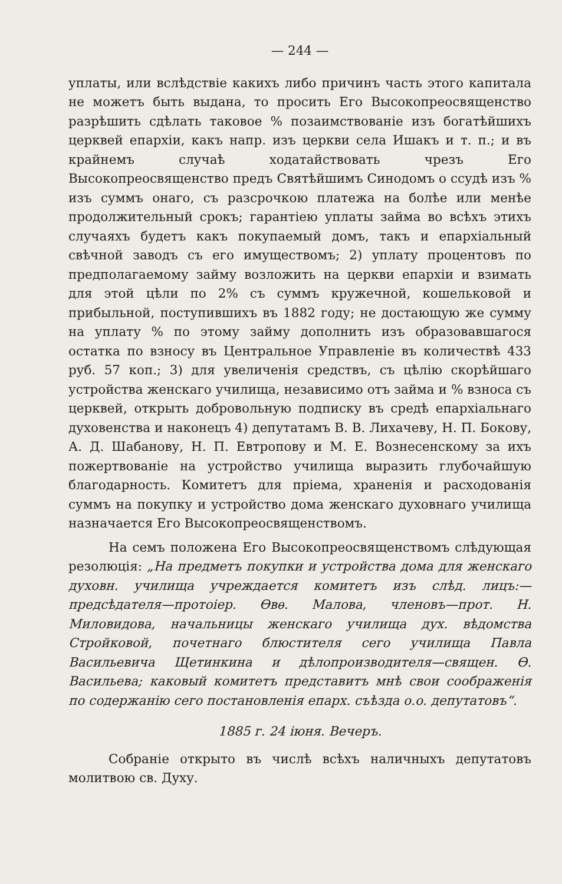— 244 —
уплаты, или вслѣдствіе какихъ либо причинъ часть этого капитала не можетъ быть выдана, то просить Его Высокопреосвященство разрѣшить сдѣлать таковое % позаимствованіе изъ богатѣйшихъ церквей епархіи, какъ напр. изъ церкви села Ишакъ и т. п.; и въ крайнемъ случаѣ ходатайствовать чрезъ Его Высокопреосвященство предъ Святѣйшимъ Синодомъ о ссудѣ изъ % изъ суммъ онаго, съ разсрочкою платежа на болѣе или менѣе продолжительный срокъ; гарантіею уплаты займа во всѣхъ этихъ случаяхъ будетъ какъ покупаемый домъ, такъ и епархіальный свѣчной заводъ съ его имуществомъ; 2) уплату процентовъ по предполагаемому займу возложить на церкви епархіи и взимать для этой цѣли по 2% съ суммъ кружечной, кошельковой и прибыльной, поступившихъ въ 1882 году; не достающую же сумму на уплату % по этому займу дополнить изъ образовавшагося остатка по взносу въ Центральное Управленіе въ количествѣ 433 руб. 57 коп.; 3) для увеличенія средствъ, съ цѣлію скорѣйшаго устройства женскаго училища, независимо отъ займа и % взноса съ церквей, открыть добровольную подписку въ средѣ епархіальнаго духовенства и наконецъ 4) депутатамъ В. В. Лихачеву, Н. П. Бокову, А. Д. Шабанову, Н. П. Евтропову и М. Е. Вознесенскому за ихъ пожертвованіе на устройство училища выразить глубочайшую благодарность. Комитетъ для пріема, храненія и расходованія суммъ на покупку и устройство дома женскаго духовнаго училища назначается Его Высокопреосвященствомъ.
На семъ положена Его Высокопреосвященствомъ слѣдующая резолюція: „На предметъ покупки и устройства дома для женскаго духовн. училища учреждается комитетъ изъ слѣд. лицъ:—предсѣдателя—протоіер. Ѳвѳ. Малова, членовъ—прот. Н. Миловидова, начальницы женскаго училища дух. вѣдомства Стройковой, почетнаго блюстителя сего училища Павла Васильевича Щетинкина и дѣлопроизводителя—священ. Ѳ. Васильева; каковый комитетъ представитъ мнѣ свои соображенія по содержанію сего постановленія епарх. съѣзда о.о. депутатовъ“.
1885 г. 24 іюня. Вечеръ.
Собраніе открыто въ числѣ всѣхъ наличныхъ депутатовъ молитвою св. Духу.